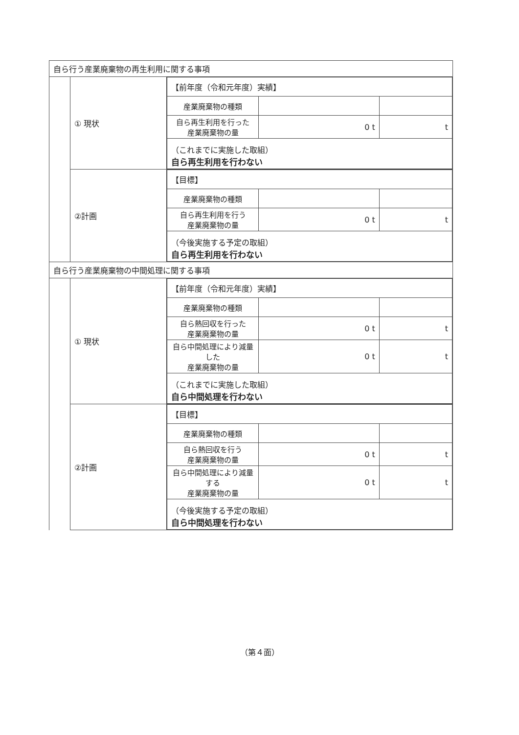| 自ら行う産業廃棄物の再生利用に関する事項 | | |
| | ① 現状 | / 【前年度（令和元年度）実績】 / / / / 産業廃棄物の種類 / / / / 自ら再生利用を行った 産業廃棄物の量 / 0 t / t / / （これまでに実施した取組） 自ら再生利用を行わない / / / |
| | ②計画 | / 【目標】 / / / / 産業廃棄物の種類 / / / / 自ら再生利用を行う 産業廃棄物の量 / 0 t / t / / （今後実施する予定の取組） 自ら再生利用を行わない / / / |
| 自ら行う産業廃棄物の中間処理に関する事項 | | |
| | ① 現状 | / 【前年度（令和元年度）実績】 / / / / 産業廃棄物の種類 / / / / 自ら熱回収を行った 産業廃棄物の量 / 0 t / t / / 自ら中間処理により減量した 産業廃棄物の量 / 0 t / t / / （これまでに実施した取組） 自ら中間処理を行わない / / / |
| | ②計画 | / 【目標】 / / / / 産業廃棄物の種類 / / / / 自ら熱回収を行う 産業廃棄物の量 / 0 t / t / / 自ら中間処理により減量する 産業廃棄物の量 / 0 t / t / / （今後実施する予定の取組） 自ら中間処理を行わない / / / |
（第４面）